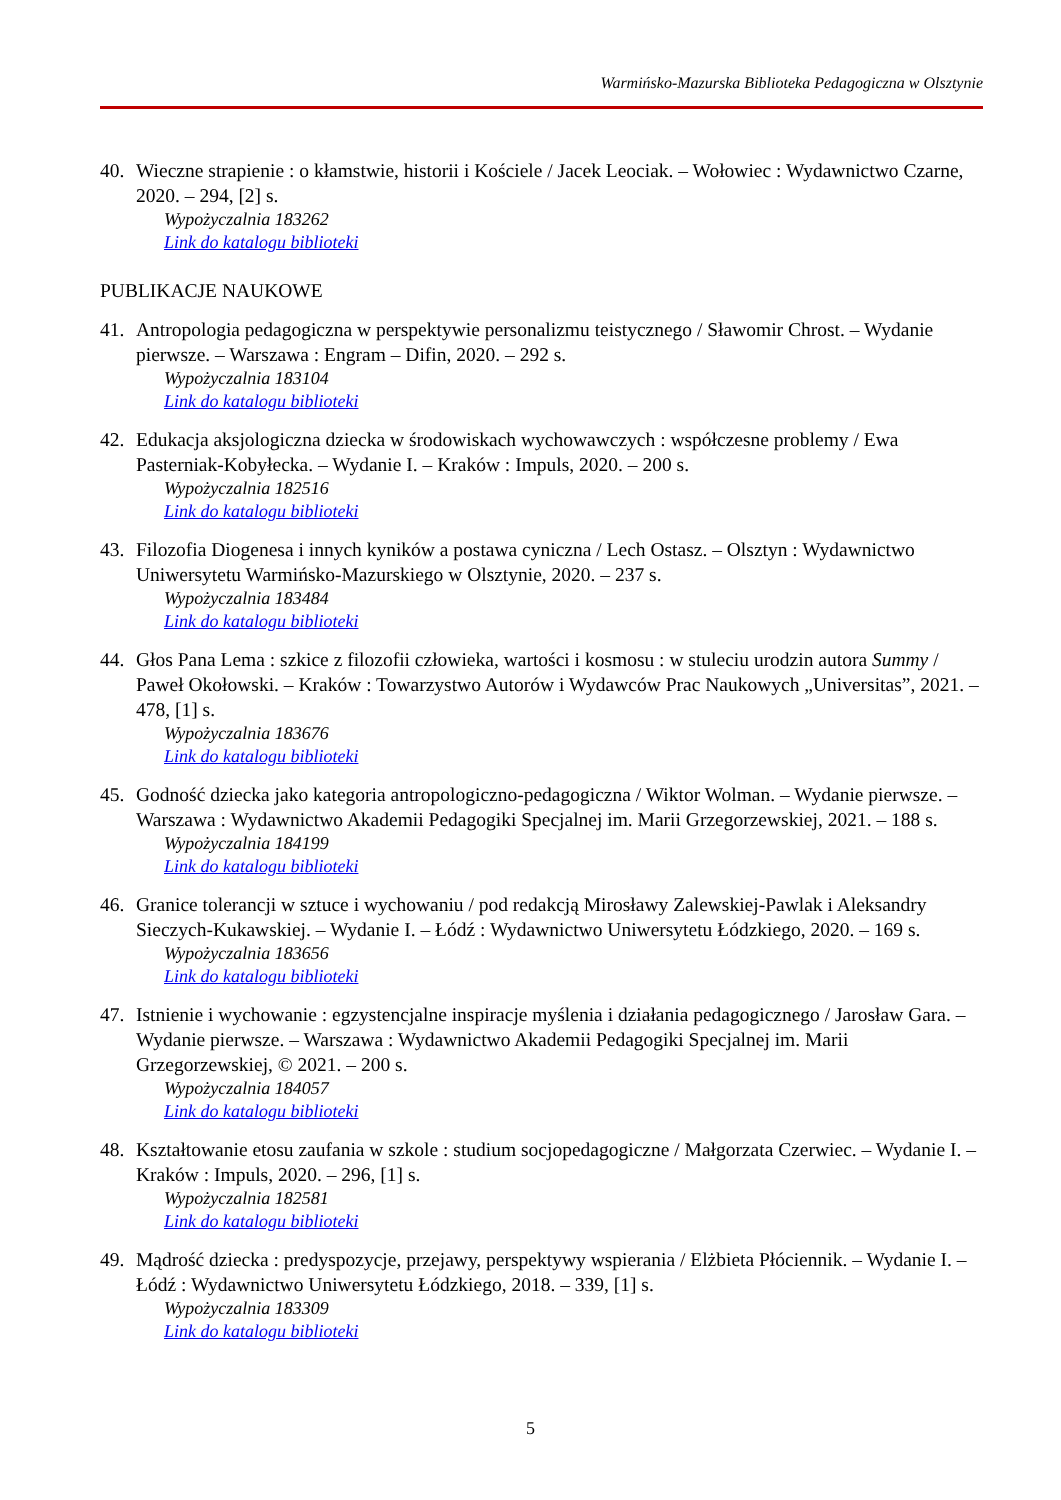Warmińsko-Mazurska Biblioteka Pedagogiczna w Olsztynie
40. Wieczne strapienie : o kłamstwie, historii i Kościele / Jacek Leociak. – Wołowiec : Wydawnictwo Czarne, 2020. – 294, [2] s.
Wypożyczalnia 183262
Link do katalogu biblioteki
PUBLIKACJE NAUKOWE
41. Antropologia pedagogiczna w perspektywie personalizmu teistycznego / Sławomir Chrost. – Wydanie pierwsze. – Warszawa : Engram – Difin, 2020. – 292 s.
Wypożyczalnia 183104
Link do katalogu biblioteki
42. Edukacja aksjologiczna dziecka w środowiskach wychowawczych : współczesne problemy / Ewa Pasterniak-Kobyłecka. – Wydanie I. – Kraków : Impuls, 2020. – 200 s.
Wypożyczalnia 182516
Link do katalogu biblioteki
43. Filozofia Diogenesa i innych kyników a postawa cyniczna / Lech Ostasz. – Olsztyn : Wydawnictwo Uniwersytetu Warmińsko-Mazurskiego w Olsztynie, 2020. – 237 s.
Wypożyczalnia 183484
Link do katalogu biblioteki
44. Głos Pana Lema : szkice z filozofii człowieka, wartości i kosmosu : w stuleciu urodzin autora Summy / Paweł Okołowski. – Kraków : Towarzystwo Autorów i Wydawców Prac Naukowych „Universitas”, 2021. – 478, [1] s.
Wypożyczalnia 183676
Link do katalogu biblioteki
45. Godność dziecka jako kategoria antropologiczno-pedagogiczna / Wiktor Wolman. – Wydanie pierwsze. – Warszawa : Wydawnictwo Akademii Pedagogiki Specjalnej im. Marii Grzegorzewskiej, 2021. – 188 s.
Wypożyczalnia 184199
Link do katalogu biblioteki
46. Granice tolerancji w sztuce i wychowaniu / pod redakcją Mirosławy Zalewskiej-Pawlak i Aleksandry Sieczych-Kukawskiej. – Wydanie I. – Łódź : Wydawnictwo Uniwersytetu Łódzkiego, 2020. – 169 s.
Wypożyczalnia 183656
Link do katalogu biblioteki
47. Istnienie i wychowanie : egzystencjalne inspiracje myślenia i działania pedagogicznego / Jarosław Gara. – Wydanie pierwsze. – Warszawa : Wydawnictwo Akademii Pedagogiki Specjalnej im. Marii Grzegorzewskiej, © 2021. – 200 s.
Wypożyczalnia 184057
Link do katalogu biblioteki
48. Kształtowanie etosu zaufania w szkole : studium socjopedagogiczne / Małgorzata Czerwiec. – Wydanie I. – Kraków : Impuls, 2020. – 296, [1] s.
Wypożyczalnia 182581
Link do katalogu biblioteki
49. Mądrość dziecka : predyspozycje, przejawy, perspektywy wspierania / Elżbieta Płóciennik. – Wydanie I. – Łódź : Wydawnictwo Uniwersytetu Łódzkiego, 2018. – 339, [1] s.
Wypożyczalnia 183309
Link do katalogu biblioteki
5